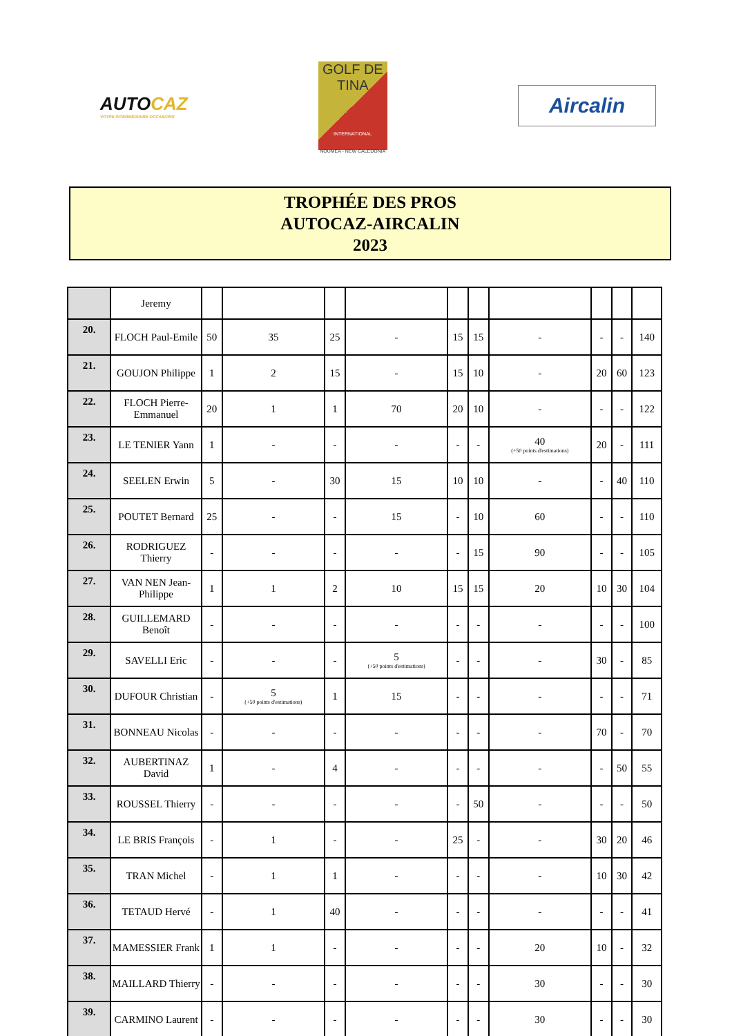AUTOCAZ
VOTRE INTERMÉDIAIRE OCCASIONS
GOLF DE
TINA
INTERNATIONAL
NOUMEA - NEW CALEDONIA
Aircalin
TROPHÉE DES PROS
AUTOCAZ-AIRCALIN
2023
| | Jeremy | | | | | | | | | | |
| 20. | FLOCH Paul-Emile | 50 | 35 | 25 | - | 15 | 15 | - | - | - | 140 |
| 21. | GOUJON Philippe | 1 | 2 | 15 | - | 15 | 10 | - | 20 | 60 | 123 |
| 22. | FLOCH Pierre-Emmanuel | 20 | 1 | 1 | 70 | 20 | 10 | - | - | - | 122 |
| 23. | LE TENIER Yann | 1 | - | - | - | - | - | 40 (+50 points d'estimations) | 20 | - | 111 |
| 24. | SEELEN Erwin | 5 | - | 30 | 15 | 10 | 10 | - | - | 40 | 110 |
| 25. | POUTET Bernard | 25 | - | - | 15 | - | 10 | 60 | - | - | 110 |
| 26. | RODRIGUEZ Thierry | - | - | - | - | - | 15 | 90 | - | - | 105 |
| 27. | VAN NEN Jean-Philippe | 1 | 1 | 2 | 10 | 15 | 15 | 20 | 10 | 30 | 104 |
| 28. | GUILLEMARD Benoît | - | - | - | - | - | - | - | - | - | 100 |
| 29. | SAVELLI Eric | - | - | - | 5 (+50 points d'estimations) | - | - | - | 30 | - | 85 |
| 30. | DUFOUR Christian | - | 5 (+50 points d'estimations) | 1 | 15 | - | - | - | - | - | 71 |
| 31. | BONNEAU Nicolas | - | - | - | - | - | - | - | 70 | - | 70 |
| 32. | AUBERTINAZ David | 1 | - | 4 | - | - | - | - | - | 50 | 55 |
| 33. | ROUSSEL Thierry | - | - | - | - | - | 50 | - | - | - | 50 |
| 34. | LE BRIS François | - | 1 | - | - | 25 | - | - | 30 | 20 | 46 |
| 35. | TRAN Michel | - | 1 | 1 | - | - | - | - | 10 | 30 | 42 |
| 36. | TETAUD Hervé | - | 1 | 40 | - | - | - | - | - | - | 41 |
| 37. | MAMESSIER Frank | 1 | 1 | - | - | - | - | 20 | 10 | - | 32 |
| 38. | MAILLARD Thierry | - | - | - | - | - | - | 30 | - | - | 30 |
| 39. | CARMINO Laurent | - | - | - | - | - | - | 30 | - | - | 30 |